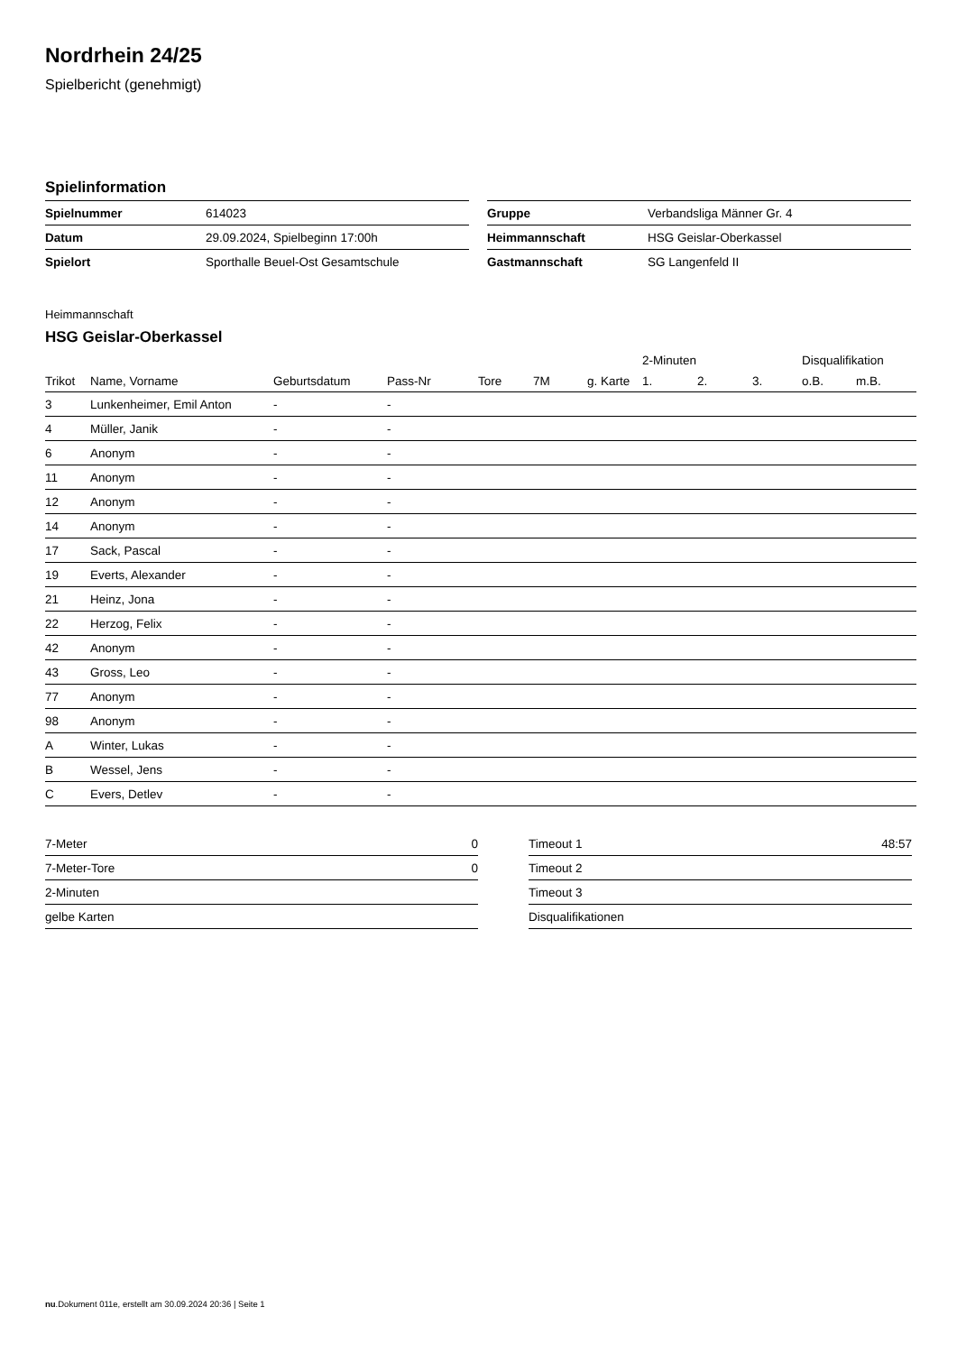Nordrhein 24/25
Spielbericht (genehmigt)
Spielinformation
| Spielnummer | 614023 |
| Datum | 29.09.2024, Spielbeginn 17:00h |
| Spielort | Sporthalle Beuel-Ost Gesamtschule |
| Gruppe | Verbandsliga Männer Gr. 4 |
| Heimmannschaft | HSG Geislar-Oberkassel |
| Gastmannschaft | SG Langenfeld II |
Heimmannschaft
HSG Geislar-Oberkassel
| | | | | | | | 2-Minuten | | | Disqualifikation | |
| --- | --- | --- | --- | --- | --- | --- | --- | --- | --- | --- | --- |
| Trikot | Name, Vorname | Geburtsdatum | Pass-Nr | Tore | 7M | g. Karte | 1. | 2. | 3. | o.B. | m.B. |
| 3 | Lunkenheimer, Emil Anton | - | - | | | | | | | | |
| 4 | Müller, Janik | - | - | | | | | | | | |
| 6 | Anonym | - | - | | | | | | | | |
| 11 | Anonym | - | - | | | | | | | | |
| 12 | Anonym | - | - | | | | | | | | |
| 14 | Anonym | - | - | | | | | | | | |
| 17 | Sack, Pascal | - | - | | | | | | | | |
| 19 | Everts, Alexander | - | - | | | | | | | | |
| 21 | Heinz, Jona | - | - | | | | | | | | |
| 22 | Herzog, Felix | - | - | | | | | | | | |
| 42 | Anonym | - | - | | | | | | | | |
| 43 | Gross, Leo | - | - | | | | | | | | |
| 77 | Anonym | - | - | | | | | | | | |
| 98 | Anonym | - | - | | | | | | | | |
| A | Winter, Lukas | - | - | | | | | | | | |
| B | Wessel, Jens | - | - | | | | | | | | |
| C | Evers, Detlev | - | - | | | | | | | | |
| 7-Meter | 0 |
| 7-Meter-Tore | 0 |
| 2-Minuten | |
| gelbe Karten | |
| Timeout 1 | 48:57 |
| Timeout 2 | |
| Timeout 3 | |
| Disqualifikationen | |
nu.Dokument 011e, erstellt am 30.09.2024 20:36 | Seite 1